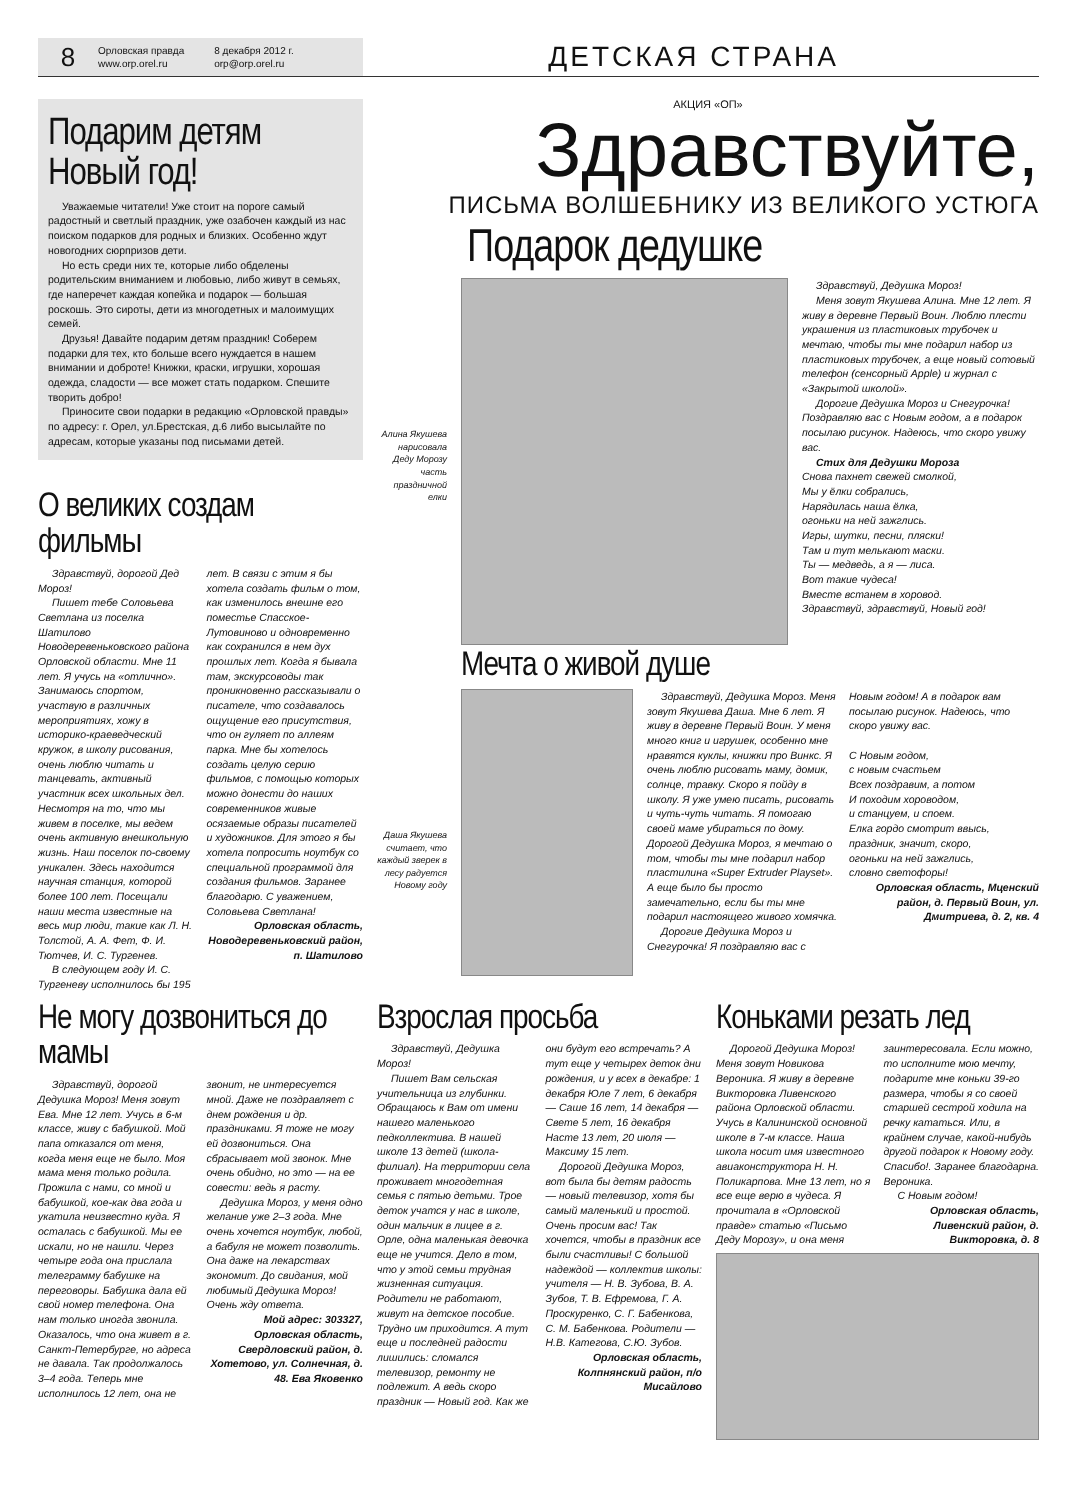8
Орловская правда
www.orp.orel.ru
8 декабря 2012 г.
orp@orp.orel.ru
ДЕТСКАЯ СТРАНА
Подарим детям Новый год!
Уважаемые читатели! Уже стоит на пороге самый радостный и светлый праздник, уже озабочен каждый из нас поиском подарков для родных и близких. Особенно ждут новогодних сюрпризов дети.
Но есть среди них те, которые либо обделены родительским вниманием и любовью, либо живут в семьях, где наперечет каждая копейка и подарок — большая роскошь. Это сироты, дети из многодетных и малоимущих семей.
Друзья! Давайте подарим детям праздник! Соберем подарки для тех, кто больше всего нуждается в нашем внимании и доброте! Книжки, краски, игрушки, хорошая одежда, сладости — все может стать подарком. Спешите творить добро!
Приносите свои подарки в редакцию «Орловской правды» по адресу: г. Орел, ул.Брестская, д.6 либо высылайте по адресам, которые указаны под письмами детей.
О великих создам фильмы
Здравствуй, дорогой Дед Мороз!
Пишет тебе Соловьева Светлана из поселка Шатилово Новодеревеньковского района Орловской области. Мне 11 лет. Я учусь на «отлично». Занимаюсь спортом, участвую в различных мероприятиях, хожу в историко-краеведческий кружок, в школу рисования, очень люблю читать и танцевать, активный участник всех школьных дел. Несмотря на то, что мы живем в поселке, мы ведем очень активную внешкольную жизнь. Наш поселок по-своему уникален. Здесь находится научная станция, которой более 100 лет. Посещали наши места известные на весь мир люди, такие как Л. Н. Толстой, А. А. Фет, Ф. И. Тютчев, И. С. Тургенев.
В следующем году И. С. Тургеневу исполнилось бы 195 лет. В связи с этим я бы хотела создать фильм о том, как изменилось внешне его поместье Спасское-Лутовиново и одновременно как сохранился в нем дух прошлых лет. Когда я бывала там, экскурсоводы так проникновенно рассказывали о писателе, что создавалось ощущение его присутствия, что он гуляет по аллеям парка. Мне бы хотелось создать целую серию фильмов, с помощью которых можно донести до наших современников живые осязаемые образы писателей и художников. Для этого я бы хотела попросить ноутбук со специальной программой для создания фильмов. Заранее благодарю. С уважением, Соловьева Светлана!
Орловская область, Новодеревеньковский район, п. Шатилово
АКЦИЯ «ОП»
Здравствуйте,
ПИСЬМА ВОЛШЕБНИКУ ИЗ ВЕЛИКОГО УСТЮГА
Подарок дедушке
Алина Якушева нарисовала Деду Морозу часть праздничной елки
Здравствуй, Дедушка Мороз!
Меня зовут Якушева Алина. Мне 12 лет. Я живу в деревне Первый Воин. Люблю плести украшения из пластиковых трубочек и мечтаю, чтобы ты мне подарил набор из пластиковых трубочек, а еще новый сотовый телефон (сенсорный Apple) и журнал с «Закрытой школой».
Дорогие Дедушка Мороз и Снегурочка! Поздравляю вас с Новым годом, а в подарок посылаю рисунок. Надеюсь, что скоро увижу вас.
Стих для Дедушки Мороза
Снова пахнет свежей смолкой,
Мы у ёлки собрались,
Нарядилась наша ёлка,
огоньки на ней зажглись.
Игры, шутки, песни, пляски!
Там и тут мелькают маски.
Ты — медведь, а я — лиса.
Вот такие чудеса!
Вместе встанем в хоровод.
Здравствуй, здравствуй, Новый год!
Мечта о живой душе
Даша Якушева считает, что каждый зверек в лесу радуется Новому году
Здравствуй, Дедушка Мороз. Меня зовут Якушева Даша. Мне 6 лет. Я живу в деревне Первый Воин. У меня много книг и игрушек, особенно мне нравятся куклы, книжки про Винкс. Я очень люблю рисовать маму, домик, солнце, травку. Скоро я пойду в школу. Я уже умею писать, рисовать и чуть-чуть читать. Я помогаю своей маме убираться по дому. Дорогой Дедушка Мороз, я мечтаю о том, чтобы ты мне подарил набор пластилина «Super Extruder Playset». А еще было бы просто замечательно, если бы ты мне подарил настоящего живого хомячка.
Дорогие Дедушка Мороз и Снегурочка! Я поздравляю вас с Новым годом! А в подарок вам посылаю рисунок. Надеюсь, что скоро увижу вас.
С Новым годом,
с новым счастьем
Всех поздравим, а потом
И походим хороводом,
и станцуем, и споем.
Елка гордо смотрит ввысь,
праздник, значит, скоро,
огоньки на ней зажглись,
словно светофоры!
Орловская область, Мценский район, д. Первый Воин, ул. Дмитриева, д. 2, кв. 4
Не могу дозвониться до мамы
Здравствуй, дорогой Дедушка Мороз! Меня зовут Ева. Мне 12 лет. Учусь в 6-м классе, живу с бабушкой. Мой папа отказался от меня, когда меня еще не было. Моя мама меня только родила. Прожила с нами, со мной и бабушкой, кое-как два года и укатила неизвестно куда. Я осталась с бабушкой. Мы ее искали, но не нашли. Через четыре года она прислала телеграмму бабушке на переговоры. Бабушка дала ей свой номер телефона. Она нам только иногда звонила. Оказалось, что она живет в г. Санкт-Петербурге, но адреса не давала. Так продолжалось 3–4 года. Теперь мне исполнилось 12 лет, она не звонит, не интересуется мной. Даже не поздравляет с днем рождения и др. праздниками. Я тоже не могу ей дозвониться. Она сбрасывает мой звонок. Мне очень обидно, но это — на ее совести: ведь я расту.
Дедушка Мороз, у меня одно желание уже 2–3 года. Мне очень хочется ноутбук, любой, а бабуля не может позволить. Она даже на лекарствах экономит. До свидания, мой любимый Дедушка Мороз! Очень жду ответа.
Мой адрес: 303327, Орловская область, Свердловский район, д. Хотетово, ул. Солнечная, д. 48. Ева Яковенко
Взрослая просьба
Здравствуй, Дедушка Мороз!
Пишет Вам сельская учительница из глубинки. Обращаюсь к Вам от имени нашего маленького педколлектива. В нашей школе 13 детей (школа-филиал). На территории села проживает многодетная семья с пятью детьми. Трое деток учатся у нас в школе, один мальчик в лицее в г. Орле, одна маленькая девочка еще не учится. Дело в том, что у этой семьи трудная жизненная ситуация. Родители не работают, живут на детское пособие. Трудно им приходится. А тут еще и последней радости лишились: сломался телевизор, ремонту не подлежит. А ведь скоро праздник — Новый год. Как же они будут его встречать? А тут еще у четырех деток дни рождения, и у всех в декабре: 1 декабря Юле 7 лет, 6 декабря — Саше 16 лет, 14 декабря — Свете 5 лет, 16 декабря Насте 13 лет, 20 июля — Максиму 15 лет.
Дорогой Дедушка Мороз, вот была бы детям радость — новый телевизор, хотя бы самый маленький и простой. Очень просим вас! Так хочется, чтобы в праздник все были счастливы! С большой надеждой — коллектив школы: учителя — Н. В. Зубова, В. А. Зубов, Т. В. Ефремова, Г. А. Проскуренко, С. Г. Бабенкова, С. М. Бабенкова. Родители — Н.В. Категова, С.Ю. Зубов.
Орловская область, Колпнянский район, п/о Мисайлово
Коньками резать лед
Дорогой Дедушка Мороз! Меня зовут Новикова Вероника. Я живу в деревне Викторовка Ливенского района Орловской области. Учусь в Калининской основной школе в 7-м классе. Наша школа носит имя известного авиаконструктора Н. Н. Поликарпова. Мне 13 лет, но я все еще верю в чудеса. Я прочитала в «Орловской правде» статью «Письмо Деду Морозу», и она меня заинтересовала. Если можно, то исполните мою мечту, подарите мне коньки 39-го размера, чтобы я со своей старшей сестрой ходила на речку кататься. Или, в крайнем случае, какой-нибудь другой подарок к Новому году. Спасибо!. Заранее благодарна. Вероника.
С Новым годом!
Орловская область, Ливенский район, д. Викторовка, д. 8